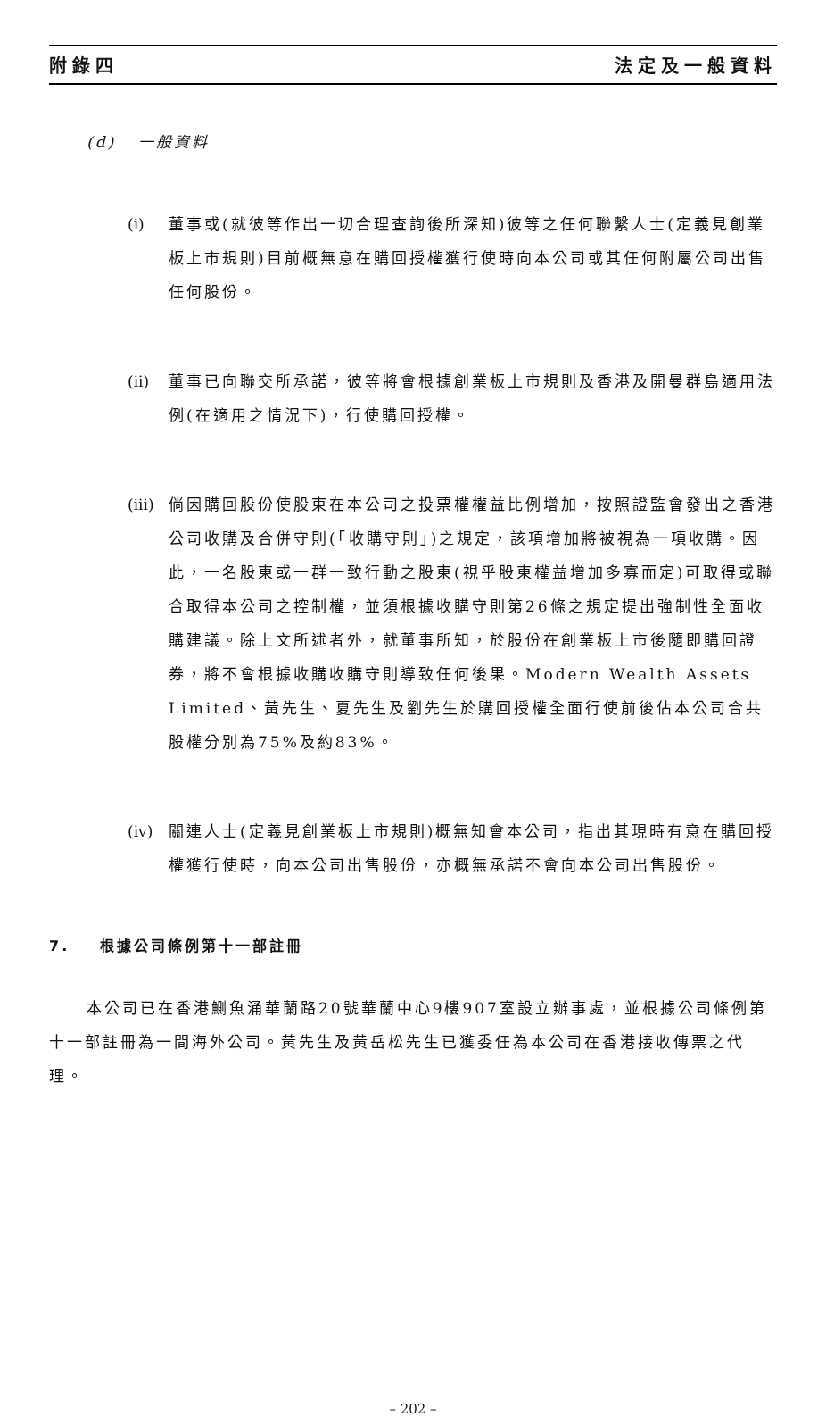附錄四 法定及一般資料
(d) 一般資料
(i) 董事或(就彼等作出一切合理查詢後所深知)彼等之任何聯繫人士(定義見創業板上市規則)目前概無意在購回授權獲行使時向本公司或其任何附屬公司出售任何股份。
(ii) 董事已向聯交所承諾，彼等將會根據創業板上市規則及香港及開曼群島適用法例(在適用之情況下)，行使購回授權。
(iii) 倘因購回股份使股東在本公司之投票權權益比例增加，按照證監會發出之香港公司收購及合併守則(「收購守則」)之規定，該項增加將被視為一項收購。因此，一名股東或一群一致行動之股東(視乎股東權益增加多寡而定)可取得或聯合取得本公司之控制權，並須根據收購守則第26條之規定提出強制性全面收購建議。除上文所述者外，就董事所知，於股份在創業板上市後隨即購回證券，將不會根據收購收購守則導致任何後果。Modern Wealth Assets Limited、黃先生、夏先生及劉先生於購回授權全面行使前後佔本公司合共股權分別為75%及約83%。
(iv) 關連人士(定義見創業板上市規則)概無知會本公司，指出其現時有意在購回授權獲行使時，向本公司出售股份，亦概無承諾不會向本公司出售股份。
7. 根據公司條例第十一部註冊
本公司已在香港鰂魚涌華蘭路20號華蘭中心9樓907室設立辦事處，並根據公司條例第十一部註冊為一間海外公司。黃先生及黃岳松先生已獲委任為本公司在香港接收傳票之代理。
– 202 –